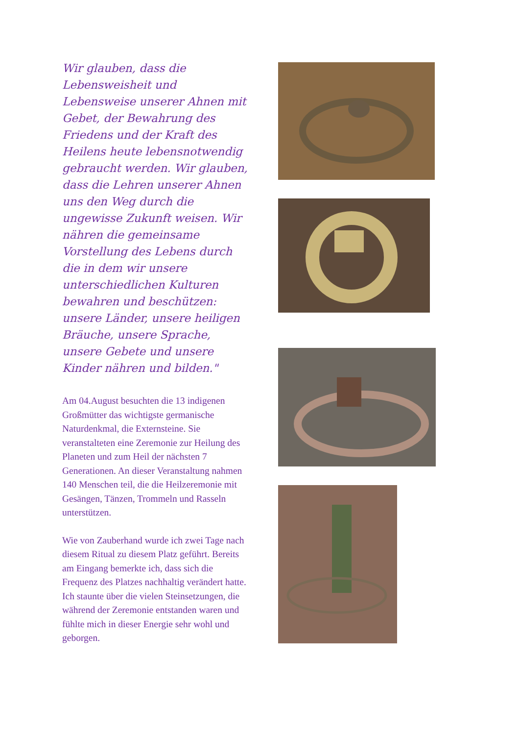Wir glauben, dass die Lebensweisheit und Lebensweise unserer Ahnen mit Gebet, der Bewahrung des Friedens und der Kraft des Heilens heute lebensnotwendig gebraucht werden. Wir glauben, dass die Lehren unserer Ahnen uns den Weg durch die ungewisse Zukunft weisen. Wir nähren die gemeinsame Vorstellung des Lebens durch die in dem wir unsere unterschiedlichen Kulturen bewahren und beschützen: unsere Länder, unsere heiligen Bräuche, unsere Sprache, unsere Gebete und unsere Kinder nähren und bilden."
Am 04.August besuchten die 13 indigenen Großmütter das wichtigste germanische Naturdenkmal, die Externsteine. Sie veranstalteten eine Zeremonie zur Heilung des Planeten und zum Heil der nächsten 7 Generationen. An dieser Veranstaltung nahmen 140 Menschen teil, die die Heilzeremonie mit Gesängen, Tänzen, Trommeln und Rasseln unterstützen.
Wie von Zauberhand wurde ich zwei Tage nach diesem Ritual zu diesem Platz geführt. Bereits am Eingang bemerkte ich, dass sich die Frequenz des Platzes nachhaltig verändert hatte. Ich staunte über die vielen Steinsetzungen, die während der Zeremonie entstanden waren und fühlte mich in dieser Energie sehr wohl und geborgen.